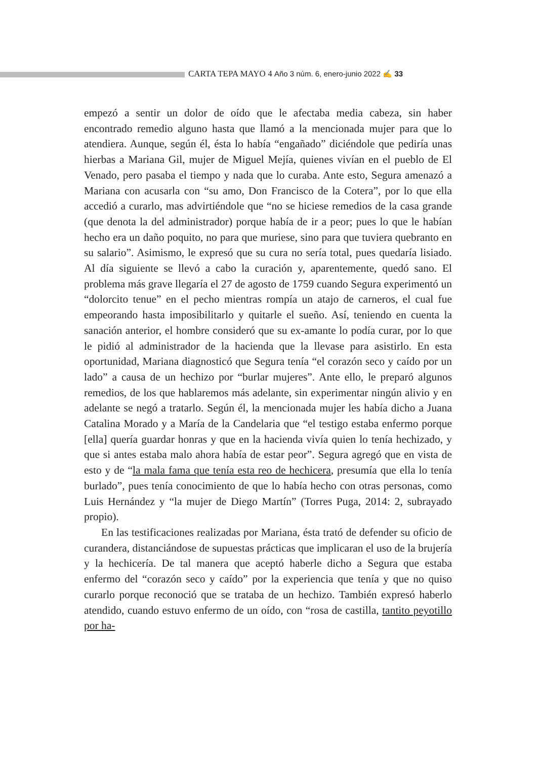CARTA TEPA MAYO 4 Año 3 núm. 6, enero-junio 2022 ✍ 33
empezó a sentir un dolor de oído que le afectaba media cabeza, sin haber encontrado remedio alguno hasta que llamó a la mencionada mujer para que lo atendiera. Aunque, según él, ésta lo había “engañado” diciéndole que pediría unas hierbas a Mariana Gil, mujer de Miguel Mejía, quienes vivían en el pueblo de El Venado, pero pasaba el tiempo y nada que lo curaba. Ante esto, Segura amenazó a Mariana con acusarla con “su amo, Don Francisco de la Cotera”, por lo que ella accedió a curarlo, mas advirtiéndole que “no se hiciese remedios de la casa grande (que denota la del administrador) porque había de ir a peor; pues lo que le habían hecho era un daño poquito, no para que muriese, sino para que tuviera quebranto en su salario”. Asimismo, le expresó que su cura no sería total, pues quedaría lisiado. Al día siguiente se llevó a cabo la curación y, aparentemente, quedó sano. El problema más grave llegaría el 27 de agosto de 1759 cuando Segura experimentó un “dolorcito tenue” en el pecho mientras rompía un atajo de carneros, el cual fue empeorando hasta imposibilitarlo y quitarle el sueño. Así, teniendo en cuenta la sanación anterior, el hombre consideró que su ex-amante lo podía curar, por lo que le pidió al administrador de la hacienda que la llevase para asistirlo. En esta oportunidad, Mariana diagnosticó que Segura tenía “el corazón seco y caído por un lado” a causa de un hechizo por “burlar mujeres”. Ante ello, le preparó algunos remedios, de los que hablaremos más adelante, sin experimentar ningún alivio y en adelante se negó a tratarlo. Según él, la mencionada mujer les había dicho a Juana Catalina Morado y a María de la Candelaria que “el testigo estaba enfermo porque [ella] quería guardar honras y que en la hacienda vivía quien lo tenía hechizado, y que si antes estaba malo ahora había de estar peor”. Segura agregó que en vista de esto y de “la mala fama que tenía esta reo de hechicera, presumía que ella lo tenía burlado”, pues tenía conocimiento de que lo había hecho con otras personas, como Luis Hernández y “la mujer de Diego Martín” (Torres Puga, 2014: 2, subrayado propio).
En las testificaciones realizadas por Mariana, ésta trató de defender su oficio de curandera, distanciándose de supuestas prácticas que implicaran el uso de la brujería y la hechicería. De tal manera que aceptó haberle dicho a Segura que estaba enfermo del “corazón seco y caído” por la experiencia que tenía y que no quiso curarlo porque reconoció que se trataba de un hechizo. También expresó haberlo atendido, cuando estuvo enfermo de un oído, con “rosa de castilla, tantito peyotillo por ha-